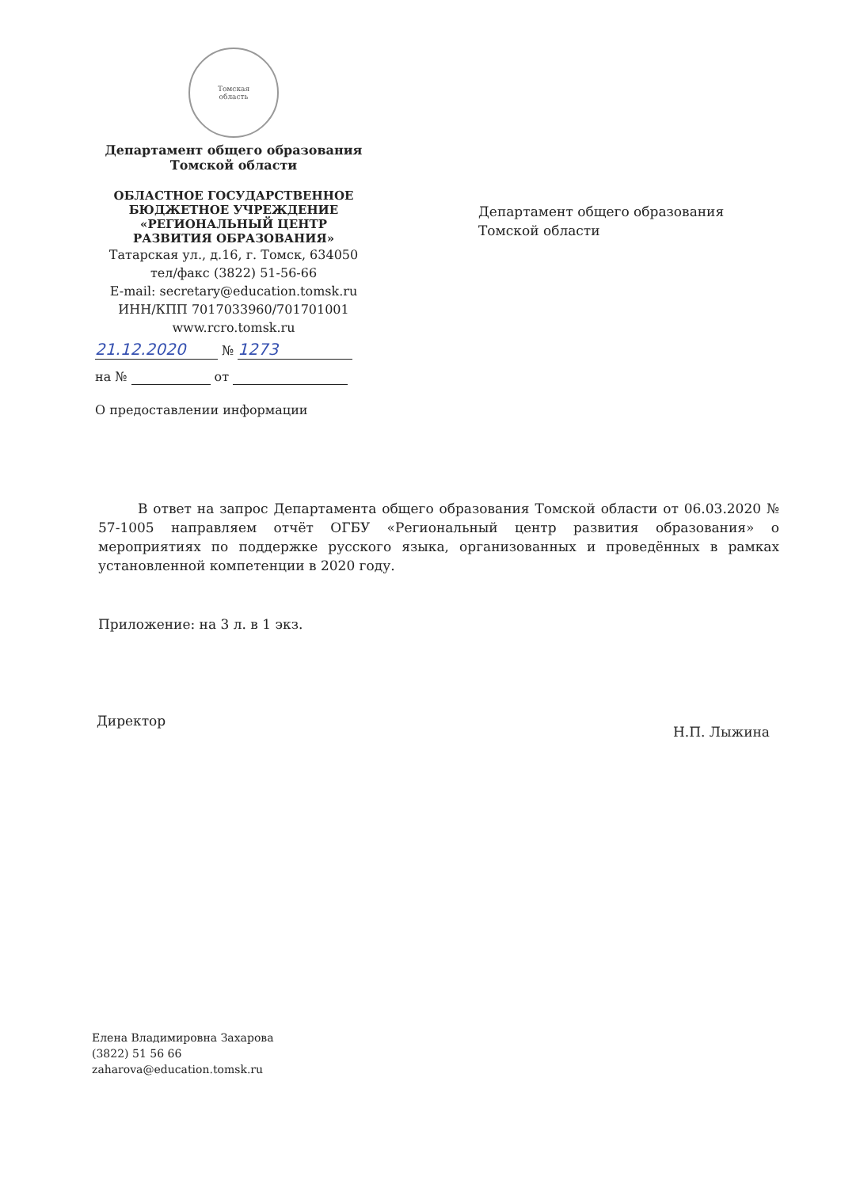Томская
область
Департамент общего образования
Томской области
ОБЛАСТНОЕ ГОСУДАРСТВЕННОЕ
БЮДЖЕТНОЕ УЧРЕЖДЕНИЕ
«РЕГИОНАЛЬНЫЙ ЦЕНТР
РАЗВИТИЯ ОБРАЗОВАНИЯ»
Татарская ул., д.16, г. Томск, 634050
тел/факс (3822) 51-56-66
E-mail: secretary@education.tomsk.ru
ИНН/КПП 7017033960/701701001
www.rcro.tomsk.ru
21.12.2020 № 1273
на № от
О предоставлении информации
Департамент общего образования
Томской области
В ответ на запрос Департамента общего образования Томской области от 06.03.2020 № 57-1005 направляем отчёт ОГБУ «Региональный центр развития образования» о мероприятиях по поддержке русского языка, организованных и проведённых в рамках установленной компетенции в 2020 году.
Приложение: на 3 л. в 1 экз.
Директор Н.П. Лыжина
Елена Владимировна Захарова
(3822) 51 56 66
zaharova@education.tomsk.ru